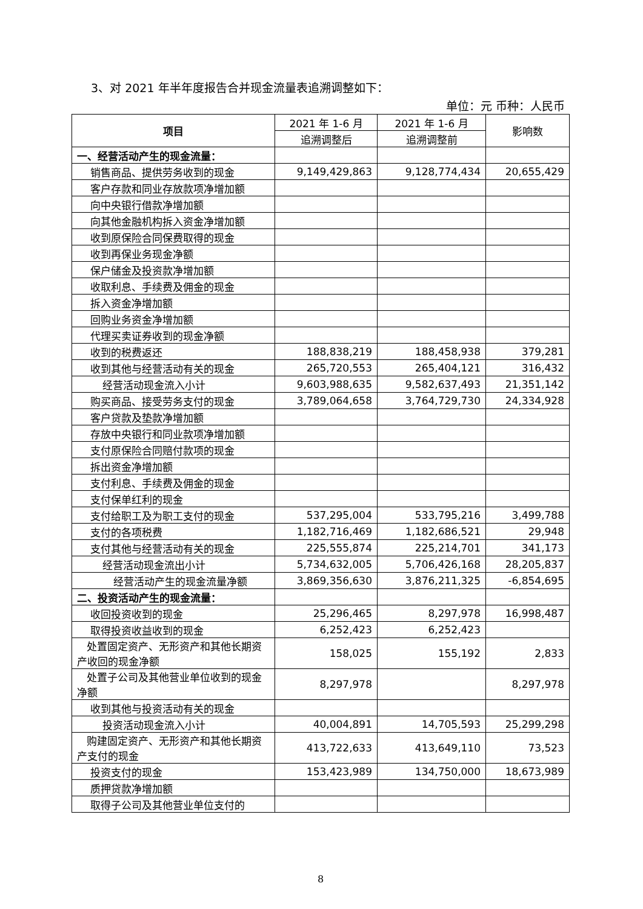3、对 2021 年半年度报告合并现金流量表追溯调整如下：
单位：元 币种：人民币
| 项目 | 2021 年 1-6 月 | 2021 年 1-6 月 | 影响数 |
| --- | --- | --- | --- |
| | 追溯调整后 | 追溯调整前 | |
| 一、经营活动产生的现金流量： | | | |
| 销售商品、提供劳务收到的现金 | 9,149,429,863 | 9,128,774,434 | 20,655,429 |
| 客户存款和同业存放款项净增加额 | | | |
| 向中央银行借款净增加额 | | | |
| 向其他金融机构拆入资金净增加额 | | | |
| 收到原保险合同保费取得的现金 | | | |
| 收到再保业务现金净额 | | | |
| 保户储金及投资款净增加额 | | | |
| 收取利息、手续费及佣金的现金 | | | |
| 拆入资金净增加额 | | | |
| 回购业务资金净增加额 | | | |
| 代理买卖证券收到的现金净额 | | | |
| 收到的税费返还 | 188,838,219 | 188,458,938 | 379,281 |
| 收到其他与经营活动有关的现金 | 265,720,553 | 265,404,121 | 316,432 |
| 经营活动现金流入小计 | 9,603,988,635 | 9,582,637,493 | 21,351,142 |
| 购买商品、接受劳务支付的现金 | 3,789,064,658 | 3,764,729,730 | 24,334,928 |
| 客户贷款及垫款净增加额 | | | |
| 存放中央银行和同业款项净增加额 | | | |
| 支付原保险合同赔付款项的现金 | | | |
| 拆出资金净增加额 | | | |
| 支付利息、手续费及佣金的现金 | | | |
| 支付保单红利的现金 | | | |
| 支付给职工及为职工支付的现金 | 537,295,004 | 533,795,216 | 3,499,788 |
| 支付的各项税费 | 1,182,716,469 | 1,182,686,521 | 29,948 |
| 支付其他与经营活动有关的现金 | 225,555,874 | 225,214,701 | 341,173 |
| 经营活动现金流出小计 | 5,734,632,005 | 5,706,426,168 | 28,205,837 |
| 经营活动产生的现金流量净额 | 3,869,356,630 | 3,876,211,325 | -6,854,695 |
| 二、投资活动产生的现金流量： | | | |
| 收回投资收到的现金 | 25,296,465 | 8,297,978 | 16,998,487 |
| 取得投资收益收到的现金 | 6,252,423 | 6,252,423 | |
| 处置固定资产、无形资产和其他长期资产收回的现金净额 | 158,025 | 155,192 | 2,833 |
| 处置子公司及其他营业单位收到的现金净额 | 8,297,978 | | 8,297,978 |
| 收到其他与投资活动有关的现金 | | | |
| 投资活动现金流入小计 | 40,004,891 | 14,705,593 | 25,299,298 |
| 购建固定资产、无形资产和其他长期资产支付的现金 | 413,722,633 | 413,649,110 | 73,523 |
| 投资支付的现金 | 153,423,989 | 134,750,000 | 18,673,989 |
| 质押贷款净增加额 | | | |
| 取得子公司及其他营业单位支付的 | | | |
8